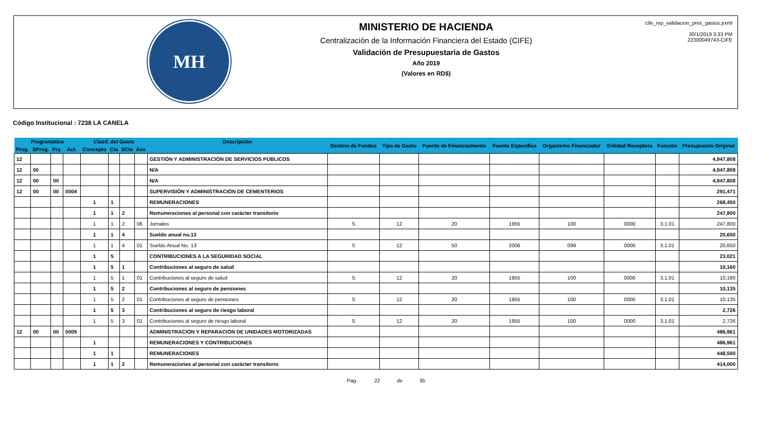MH
MINISTERIO DE HACIENDA
Centralización de la Información Financiera del Estado (CIFE)
Validación de Presupuestaria de Gastos
Año 2019
(Valores en RD$)
cife_rep_validacion_pres_gastos.jrxml
30/1/2019 3:33 PM
22300049743-CIFE
Código Institucional : 7238 LA CANELA
| Programática | | | | Clasif. del Gasto | | | | Descripción | Destino de Fondos | Tipo de Gasto | Fuente de Financiamiento | Fuente Especifica | Organismo Financiador | Entidad Receptora | Función | Presupuesto Original |
| --- | --- | --- | --- | --- | --- | --- | --- | --- | --- | --- | --- | --- | --- | --- | --- | --- |
| Prog. | SProg. | Pry. | Act. | Concepto | Cta | SCta | Aux | | | | | | | | | |
| 12 | | | | | | | | GESTIÓN Y ADMINISTRACIÓN DE SERVICIOS PÚBLICOS | | | | | | | | 4,947,808 |
| 12 | 00 | | | | | | | N/A | | | | | | | | 4,947,808 |
| 12 | 00 | 00 | | | | | | N/A | | | | | | | | 4,947,808 |
| 12 | 00 | 00 | 0004 | | | | | SUPERVISIÓN Y ADMINISTRACIÓN DE CEMENTERIOS | | | | | | | | 291,471 |
| | | | | 1 | 1 | | | REMUNERACIONES | | | | | | | | 268,450 |
| | | | | 1 | 1 | 2 | | Remuneraciones al personal con carácter transitorio | | | | | | | | 247,800 |
| | | | | 1 | 1 | 2 | 06 | Jornales | S | 12 | 20 | 1955 | 100 | 0000 | 3.1.01 | 247,800 |
| | | | | 1 | 1 | 4 | | Sueldo anual no.13 | | | | | | | | 20,650 |
| | | | | 1 | 1 | 4 | 01 | Sueldo Anual No. 13 | S | 12 | 50 | 2006 | 099 | 0000 | 3.1.01 | 20,650 |
| | | | | 1 | 5 | | | CONTRIBUCIONES A LA SEGURIDAD SOCIAL | | | | | | | | 23,021 |
| | | | | 1 | 5 | 1 | | Contribuciones al seguro de salud | | | | | | | | 10,160 |
| | | | | 1 | 5 | 1 | 01 | Contribuciones al seguro de salud | S | 12 | 20 | 1955 | 100 | 0000 | 3.1.01 | 10,160 |
| | | | | 1 | 5 | 2 | | Contribuciones al seguro de pensiones | | | | | | | | 10,135 |
| | | | | 1 | 5 | 2 | 01 | Contribuciones al seguro de pensiones | S | 12 | 20 | 1955 | 100 | 0000 | 3.1.01 | 10,135 |
| | | | | 1 | 5 | 3 | | Contribuciones al seguro de riesgo laboral | | | | | | | | 2,726 |
| | | | | 1 | 5 | 3 | 01 | Contribuciones al seguro de riesgo laboral | S | 12 | 20 | 1955 | 100 | 0000 | 3.1.01 | 2,726 |
| 12 | 00 | 00 | 0005 | | | | | ADMINISTRACIÓN Y REPARACIÓN DE UNIDADES MOTORIZADAS | | | | | | | | 486,961 |
| | | | | 1 | | | | REMUNERACIONES Y CONTRIBUCIONES | | | | | | | | 486,961 |
| | | | | 1 | 1 | | | REMUNERACIONES | | | | | | | | 448,500 |
| | | | | 1 | 1 | 2 | | Remuneraciones al personal con carácter transitorio | | | | | | | | 414,000 |
Pag. 22 de 35